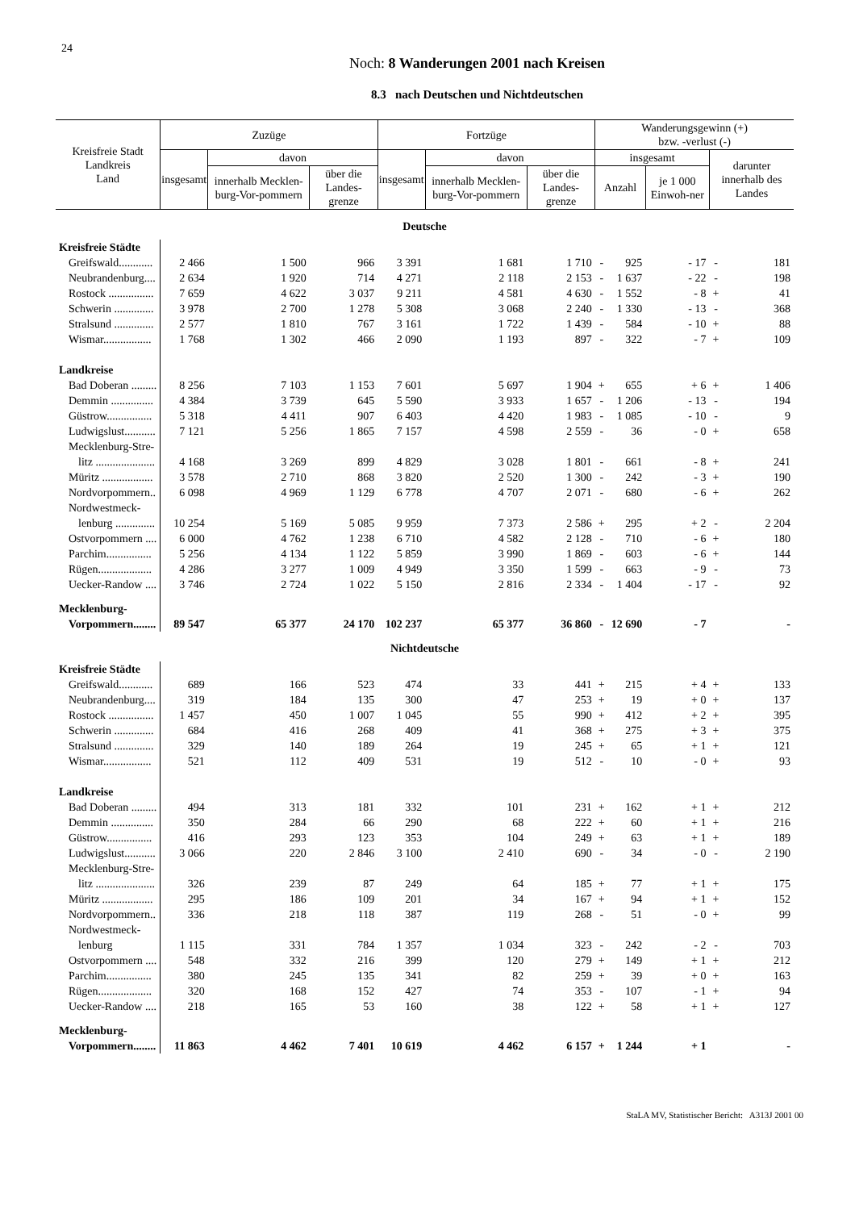24
Noch: 8 Wanderungen 2001 nach Kreisen
8.3 nach Deutschen und Nichtdeutschen
| Kreisfreie Stadt Landkreis Land | Zuzüge | | | Fortzüge | | | Wanderungsgewinn (+) bzw. -verlust (-) | | | | |
| --- | --- | --- | --- | --- | --- | --- | --- | --- | --- | --- | --- |
| | insgesamt | davon | | insgesamt | davon | | insgesamt | | | darunter innerhalb des Landes | |
| | | innerhalb Mecklen-burg-Vor-pommern | über die Landes-grenze | | innerhalb Mecklen-burg-Vor-pommern | über die Landes-grenze | Anzahl | | je 1 000 Einwoh-ner | | |
| Deutsche | | | | | | | | | | | |
| Kreisfreie Städte | | | | | | | | | | | |
| Greifswald............ | 2 466 | 1 500 | 966 | 3 391 | 1 681 | 1 710 | - | 925 | - 17 | - | 181 |
| Neubrandenburg.... | 2 634 | 1 920 | 714 | 4 271 | 2 118 | 2 153 | - | 1 637 | - 22 | - | 198 |
| Rostock ................ | 7 659 | 4 622 | 3 037 | 9 211 | 4 581 | 4 630 | - | 1 552 | - 8 | + | 41 |
| Schwerin .............. | 3 978 | 2 700 | 1 278 | 5 308 | 3 068 | 2 240 | - | 1 330 | - 13 | - | 368 |
| Stralsund .............. | 2 577 | 1 810 | 767 | 3 161 | 1 722 | 1 439 | - | 584 | - 10 | + | 88 |
| Wismar................. | 1 768 | 1 302 | 466 | 2 090 | 1 193 | 897 | - | 322 | - 7 | + | 109 |
| Landkreise | | | | | | | | | | | |
| Bad Doberan ......... | 8 256 | 7 103 | 1 153 | 7 601 | 5 697 | 1 904 | + | 655 | + 6 | + | 1 406 |
| Demmin ............... | 4 384 | 3 739 | 645 | 5 590 | 3 933 | 1 657 | - | 1 206 | - 13 | - | 194 |
| Güstrow................ | 5 318 | 4 411 | 907 | 6 403 | 4 420 | 1 983 | - | 1 085 | - 10 | - | 9 |
| Ludwigslust........... | 7 121 | 5 256 | 1 865 | 7 157 | 4 598 | 2 559 | - | 36 | - 0 | + | 658 |
| Mecklenburg-Stre- | | | | | | | | | | | |
| litz ..................... | 4 168 | 3 269 | 899 | 4 829 | 3 028 | 1 801 | - | 661 | - 8 | + | 241 |
| Müritz .................. | 3 578 | 2 710 | 868 | 3 820 | 2 520 | 1 300 | - | 242 | - 3 | + | 190 |
| Nordvorpommern.. | 6 098 | 4 969 | 1 129 | 6 778 | 4 707 | 2 071 | - | 680 | - 6 | + | 262 |
| Nordwestmeck- | | | | | | | | | | | |
| lenburg .............. | 10 254 | 5 169 | 5 085 | 9 959 | 7 373 | 2 586 | + | 295 | + 2 | - | 2 204 |
| Ostvorpommern .... | 6 000 | 4 762 | 1 238 | 6 710 | 4 582 | 2 128 | - | 710 | - 6 | + | 180 |
| Parchim................ | 5 256 | 4 134 | 1 122 | 5 859 | 3 990 | 1 869 | - | 603 | - 6 | + | 144 |
| Rügen................... | 4 286 | 3 277 | 1 009 | 4 949 | 3 350 | 1 599 | - | 663 | - 9 | - | 73 |
| Uecker-Randow .... | 3 746 | 2 724 | 1 022 | 5 150 | 2 816 | 2 334 | - | 1 404 | - 17 | - | 92 |
| Mecklenburg- | | | | | | | | | | | |
| Vorpommern........ | 89 547 | 65 377 | 24 170 | 102 237 | 65 377 | 36 860 | - | 12 690 | - 7 | | - |
| Nichtdeutsche | | | | | | | | | | | |
| Kreisfreie Städte | | | | | | | | | | | |
| Greifswald............ | 689 | 166 | 523 | 474 | 33 | 441 | + | 215 | + 4 | + | 133 |
| Neubrandenburg.... | 319 | 184 | 135 | 300 | 47 | 253 | + | 19 | + 0 | + | 137 |
| Rostock ................ | 1 457 | 450 | 1 007 | 1 045 | 55 | 990 | + | 412 | + 2 | + | 395 |
| Schwerin .............. | 684 | 416 | 268 | 409 | 41 | 368 | + | 275 | + 3 | + | 375 |
| Stralsund .............. | 329 | 140 | 189 | 264 | 19 | 245 | + | 65 | + 1 | + | 121 |
| Wismar................. | 521 | 112 | 409 | 531 | 19 | 512 | - | 10 | - 0 | + | 93 |
| Landkreise | | | | | | | | | | | |
| Bad Doberan ......... | 494 | 313 | 181 | 332 | 101 | 231 | + | 162 | + 1 | + | 212 |
| Demmin ............... | 350 | 284 | 66 | 290 | 68 | 222 | + | 60 | + 1 | + | 216 |
| Güstrow................ | 416 | 293 | 123 | 353 | 104 | 249 | + | 63 | + 1 | + | 189 |
| Ludwigslust........... | 3 066 | 220 | 2 846 | 3 100 | 2 410 | 690 | - | 34 | - 0 | - | 2 190 |
| Mecklenburg-Stre- | | | | | | | | | | | |
| litz ..................... | 326 | 239 | 87 | 249 | 64 | 185 | + | 77 | + 1 | + | 175 |
| Müritz .................. | 295 | 186 | 109 | 201 | 34 | 167 | + | 94 | + 1 | + | 152 |
| Nordvorpommern.. | 336 | 218 | 118 | 387 | 119 | 268 | - | 51 | - 0 | + | 99 |
| Nordwestmeck- | | | | | | | | | | | |
| lenburg | 1 115 | 331 | 784 | 1 357 | 1 034 | 323 | - | 242 | - 2 | - | 703 |
| Ostvorpommern .... | 548 | 332 | 216 | 399 | 120 | 279 | + | 149 | + 1 | + | 212 |
| Parchim................ | 380 | 245 | 135 | 341 | 82 | 259 | + | 39 | + 0 | + | 163 |
| Rügen................... | 320 | 168 | 152 | 427 | 74 | 353 | - | 107 | - 1 | + | 94 |
| Uecker-Randow .... | 218 | 165 | 53 | 160 | 38 | 122 | + | 58 | + 1 | + | 127 |
| Mecklenburg- | | | | | | | | | | | |
| Vorpommern........ | 11 863 | 4 462 | 7 401 | 10 619 | 4 462 | 6 157 | + | 1 244 | + 1 | | - |
StaLA MV, Statistischer Bericht: A313J 2001 00